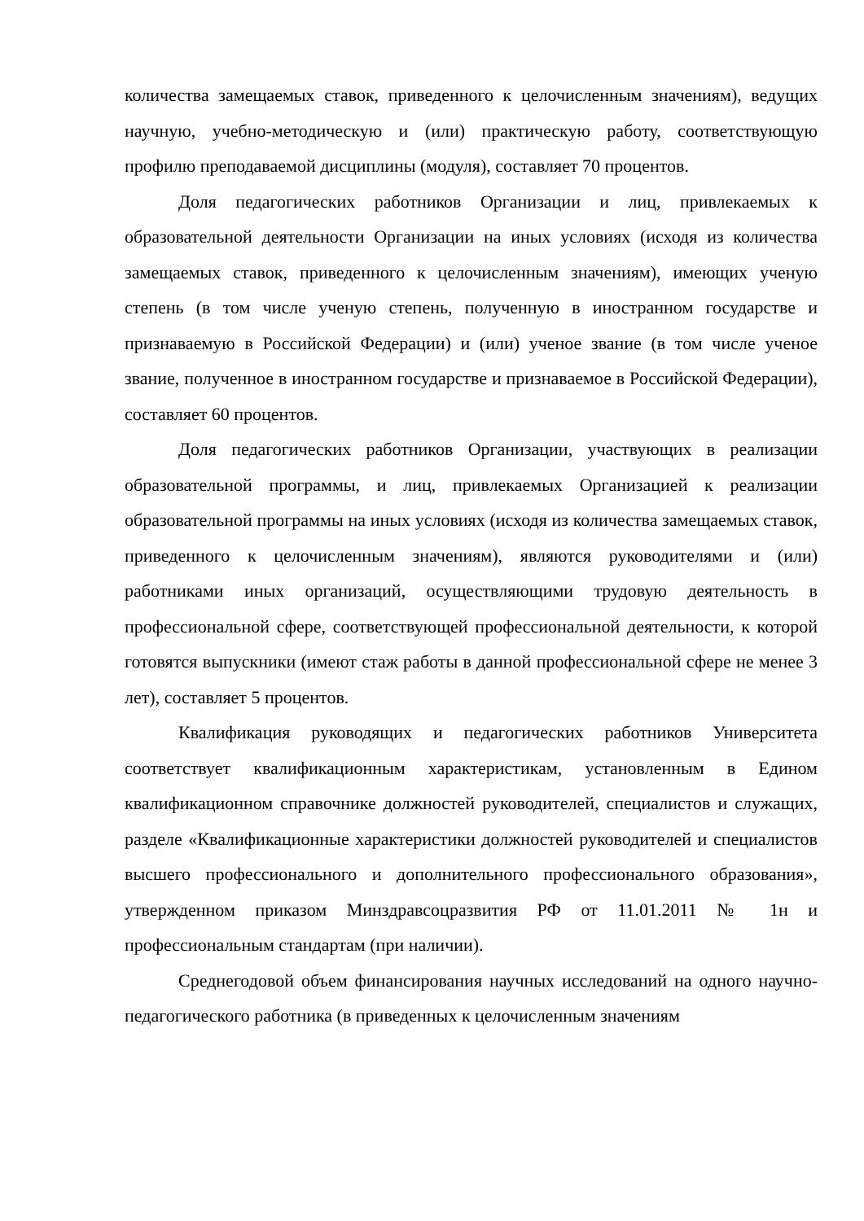количества замещаемых ставок, приведенного к целочисленным значениям), ведущих научную, учебно-методическую и (или) практическую работу, соответствующую профилю преподаваемой дисциплины (модуля), составляет 70 процентов.
Доля педагогических работников Организации и лиц, привлекаемых к образовательной деятельности Организации на иных условиях (исходя из количества замещаемых ставок, приведенного к целочисленным значениям), имеющих ученую степень (в том числе ученую степень, полученную в иностранном государстве и признаваемую в Российской Федерации) и (или) ученое звание (в том числе ученое звание, полученное в иностранном государстве и признаваемое в Российской Федерации), составляет 60 процентов.
Доля педагогических работников Организации, участвующих в реализации образовательной программы, и лиц, привлекаемых Организацией к реализации образовательной программы на иных условиях (исходя из количества замещаемых ставок, приведенного к целочисленным значениям), являются руководителями и (или) работниками иных организаций, осуществляющими трудовую деятельность в профессиональной сфере, соответствующей профессиональной деятельности, к которой готовятся выпускники (имеют стаж работы в данной профессиональной сфере не менее 3 лет), составляет 5 процентов.
Квалификация руководящих и педагогических работников Университета соответствует квалификационным характеристикам, установленным в Едином квалификационном справочнике должностей руководителей, специалистов и служащих, разделе «Квалификационные характеристики должностей руководителей и специалистов высшего профессионального и дополнительного профессионального образования», утвержденном приказом Минздравсоцразвития РФ от 11.01.2011 № 1н и профессиональным стандартам (при наличии).
Среднегодовой объем финансирования научных исследований на одного научно-педагогического работника (в приведенных к целочисленным значениям